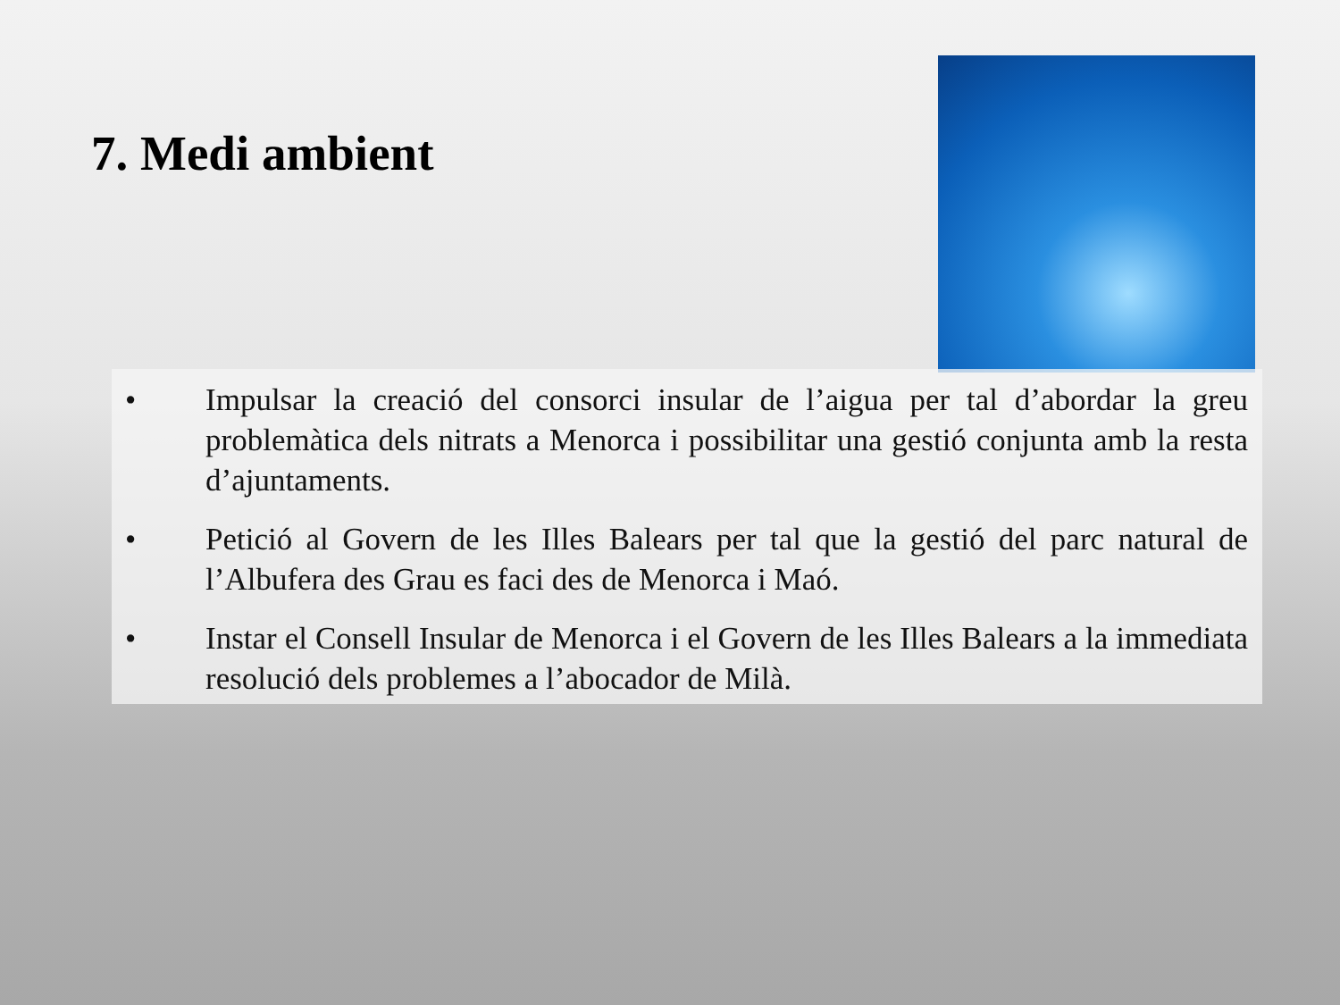7. Medi ambient
• Impulsar la creació del consorci insular de l’aigua per tal d’abordar la greu problemàtica dels nitrats a Menorca i possibilitar una gestió conjunta amb la resta d’ajuntaments.
• Petició al Govern de les Illes Balears per tal que la gestió del parc natural de l’Albufera des Grau es faci des de Menorca i Maó.
• Instar el Consell Insular de Menorca i el Govern de les Illes Balears a la immediata resolució dels problemes a l’abocador de Milà.